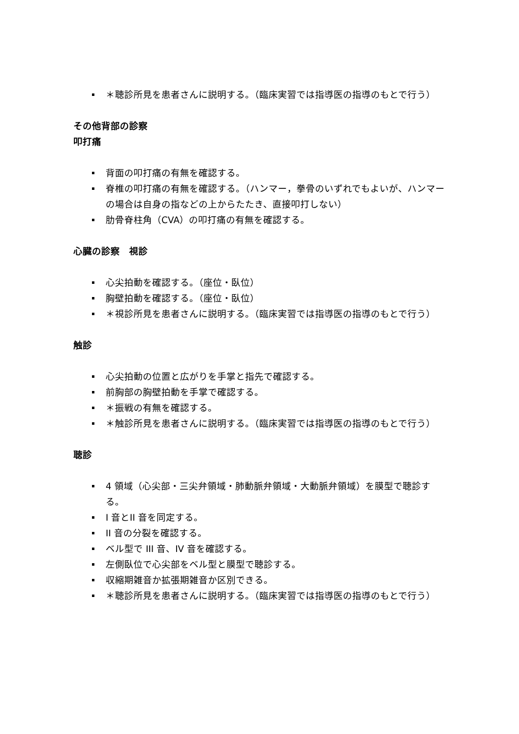＊聴診所見を患者さんに説明する。（臨床実習では指導医の指導のもとで行う）
その他背部の診察
叩打痛
背面の叩打痛の有無を確認する。
脊椎の叩打痛の有無を確認する。（ハンマー，拳骨のいずれでもよいが、ハンマーの場合は自身の指などの上からたたき、直接叩打しない）
肋骨脊柱角（CVA）の叩打痛の有無を確認する。
心臓の診察　視診
心尖拍動を確認する。（座位・臥位）
胸壁拍動を確認する。（座位・臥位）
＊視診所見を患者さんに説明する。（臨床実習では指導医の指導のもとで行う）
触診
心尖拍動の位置と広がりを手掌と指先で確認する。
前胸部の胸壁拍動を手掌で確認する。
＊振戦の有無を確認する。
＊触診所見を患者さんに説明する。（臨床実習では指導医の指導のもとで行う）
聴診
4 領域（心尖部・三尖弁領域・肺動脈弁領域・大動脈弁領域）を膜型で聴診する。
I 音とII 音を同定する。
II 音の分裂を確認する。
ベル型で III 音、IV 音を確認する。
左側臥位で心尖部をベル型と膜型で聴診する。
収縮期雑音か拡張期雑音か区別できる。
＊聴診所見を患者さんに説明する。（臨床実習では指導医の指導のもとで行う）